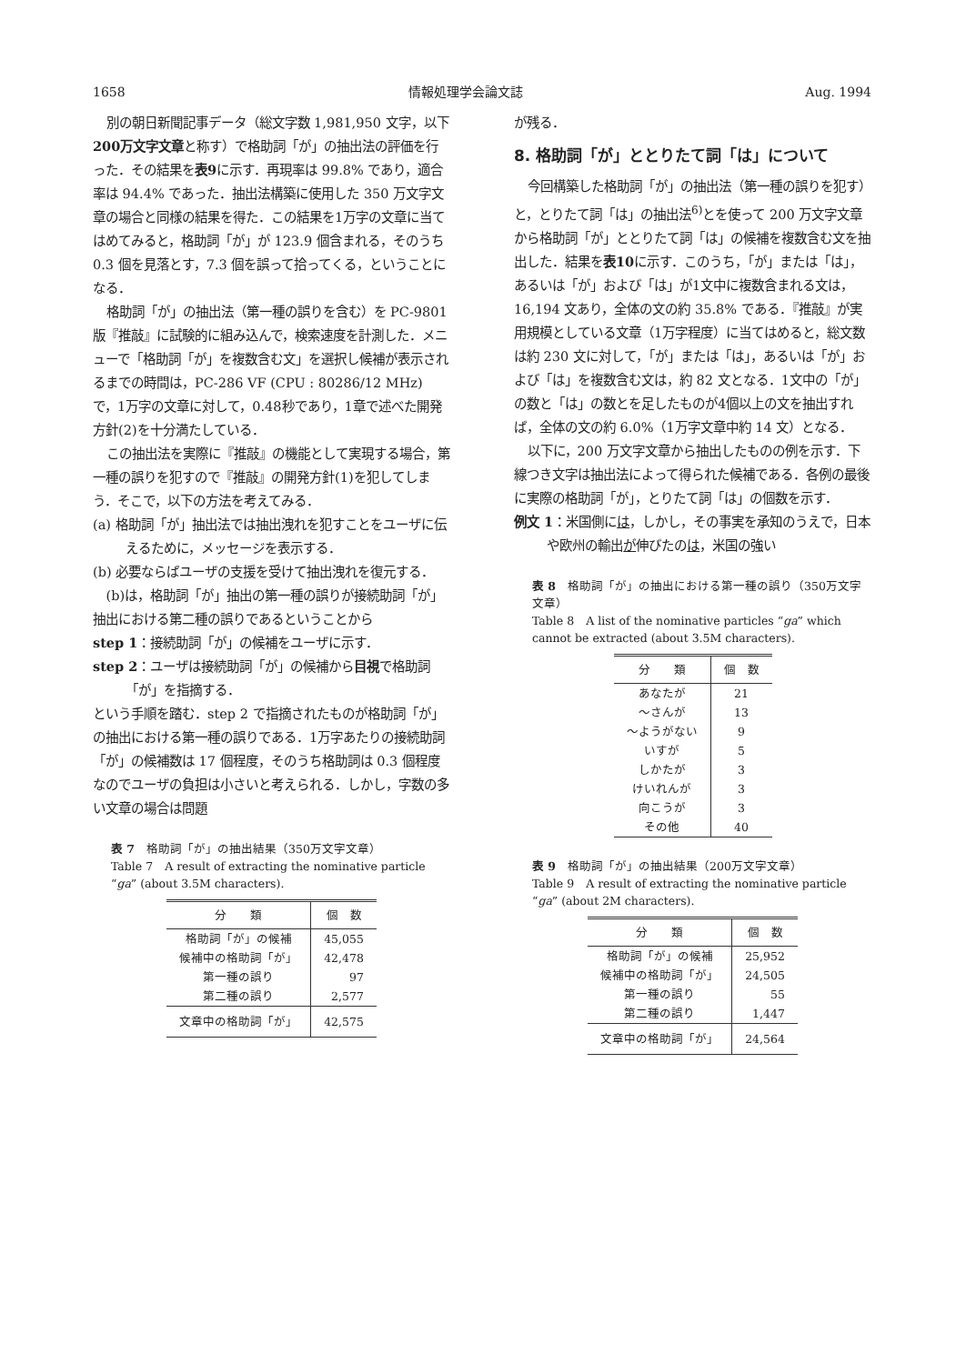1658 情報処理学会論文誌 Aug. 1994
別の朝日新聞記事データ（総文字数 1,981,950 文字，以下200万文字文章と称す）で格助詞「が」の抽出法の評価を行った．その結果を表9に示す．再現率は 99.8% であり，適合率は 94.4% であった．抽出法構築に使用した 350 万文字文章の場合と同様の結果を得た．この結果を1万字の文章に当てはめてみると，格助詞「が」が 123.9 個含まれる，そのうち 0.3 個を見落とす，7.3 個を誤って拾ってくる，ということになる．
格助詞「が」の抽出法（第一種の誤りを含む）を PC-9801 版『推敲』に試験的に組み込んで，検索速度を計測した．メニューで「格助詞「が」を複数含む文」を選択し候補が表示されるまでの時間は，PC-286 VF (CPU : 80286/12 MHz) で，1万字の文章に対して，0.48秒であり，1章で述べた開発方針(2)を十分満たしている．
この抽出法を実際に『推敲』の機能として実現する場合，第一種の誤りを犯すので『推敲』の開発方針(1)を犯してしまう．そこで，以下の方法を考えてみる．
(a) 格助詞「が」抽出法では抽出洩れを犯すことをユーザに伝えるために，メッセージを表示する．
(b) 必要ならばユーザの支援を受けて抽出洩れを復元する．
(b)は，格助詞「が」抽出の第一種の誤りが接続助詞「が」抽出における第二種の誤りであるということから
step 1：接続助詞「が」の候補をユーザに示す．
step 2：ユーザは接続助詞「が」の候補から目視で格助詞「が」を指摘する．
という手順を踏む．step 2 で指摘されたものが格助詞「が」の抽出における第一種の誤りである．1万字あたりの接続助詞「が」の候補数は 17 個程度，そのうち格助詞は 0.3 個程度なのでユーザの負担は小さいと考えられる．しかし，字数の多い文章の場合は問題
表 7　格助詞「が」の抽出結果（350万文字文章）
Table 7　A result of extracting the nominative particle “ga” (about 3.5M characters).
| 分 類 | 個 数 |
| --- | --- |
| 格助詞「が」の候補 | 45,055 |
| 候補中の格助詞「が」 | 42,478 |
| 第一種の誤り | 97 |
| 第二種の誤り | 2,577 |
| 文章中の格助詞「が」 | 42,575 |
が残る．
8. 格助詞「が」ととりたて詞「は」について
今回構築した格助詞「が」の抽出法（第一種の誤りを犯す）と，とりたて詞「は」の抽出法<sup>6)</sup>とを使って 200 万文字文章から格助詞「が」ととりたて詞「は」の候補を複数含む文を抽出した．結果を表10に示す．このうち，「が」または「は」，あるいは「が」および「は」が1文中に複数含まれる文は，16,194 文あり，全体の文の約 35.8% である．『推敲』が実用規模としている文章（1万字程度）に当てはめると，総文数は約 230 文に対して，「が」または「は」，あるいは「が」および「は」を複数含む文は，約 82 文となる．1文中の「が」の数と「は」の数とを足したものが4個以上の文を抽出すれば，全体の文の約 6.0%（1万字文章中約 14 文）となる．
以下に，200 万文字文章から抽出したものの例を示す．下線つき文字は抽出法によって得られた候補である．各例の最後に実際の格助詞「が」，とりたて詞「は」の個数を示す．
例文 1：米国側には，しかし，その事実を承知のうえで，日本や欧州の輸出が伸びたのは，米国の強い
表 8　格助詞「が」の抽出における第一種の誤り（350万文字文章）
Table 8　A list of the nominative particles “ga” which cannot be extracted (about 3.5M characters).
| 分 類 | 個 数 |
| --- | --- |
| あなたが | 21 |
| 〜さんが | 13 |
| 〜ようがない | 9 |
| いすが | 5 |
| しかたが | 3 |
| けいれんが | 3 |
| 向こうが | 3 |
| その他 | 40 |
表 9　格助詞「が」の抽出結果（200万文字文章）
Table 9　A result of extracting the nominative particle “ga” (about 2M characters).
| 分 類 | 個 数 |
| --- | --- |
| 格助詞「が」の候補 | 25,952 |
| 候補中の格助詞「が」 | 24,505 |
| 第一種の誤り | 55 |
| 第二種の誤り | 1,447 |
| 文章中の格助詞「が」 | 24,564 |